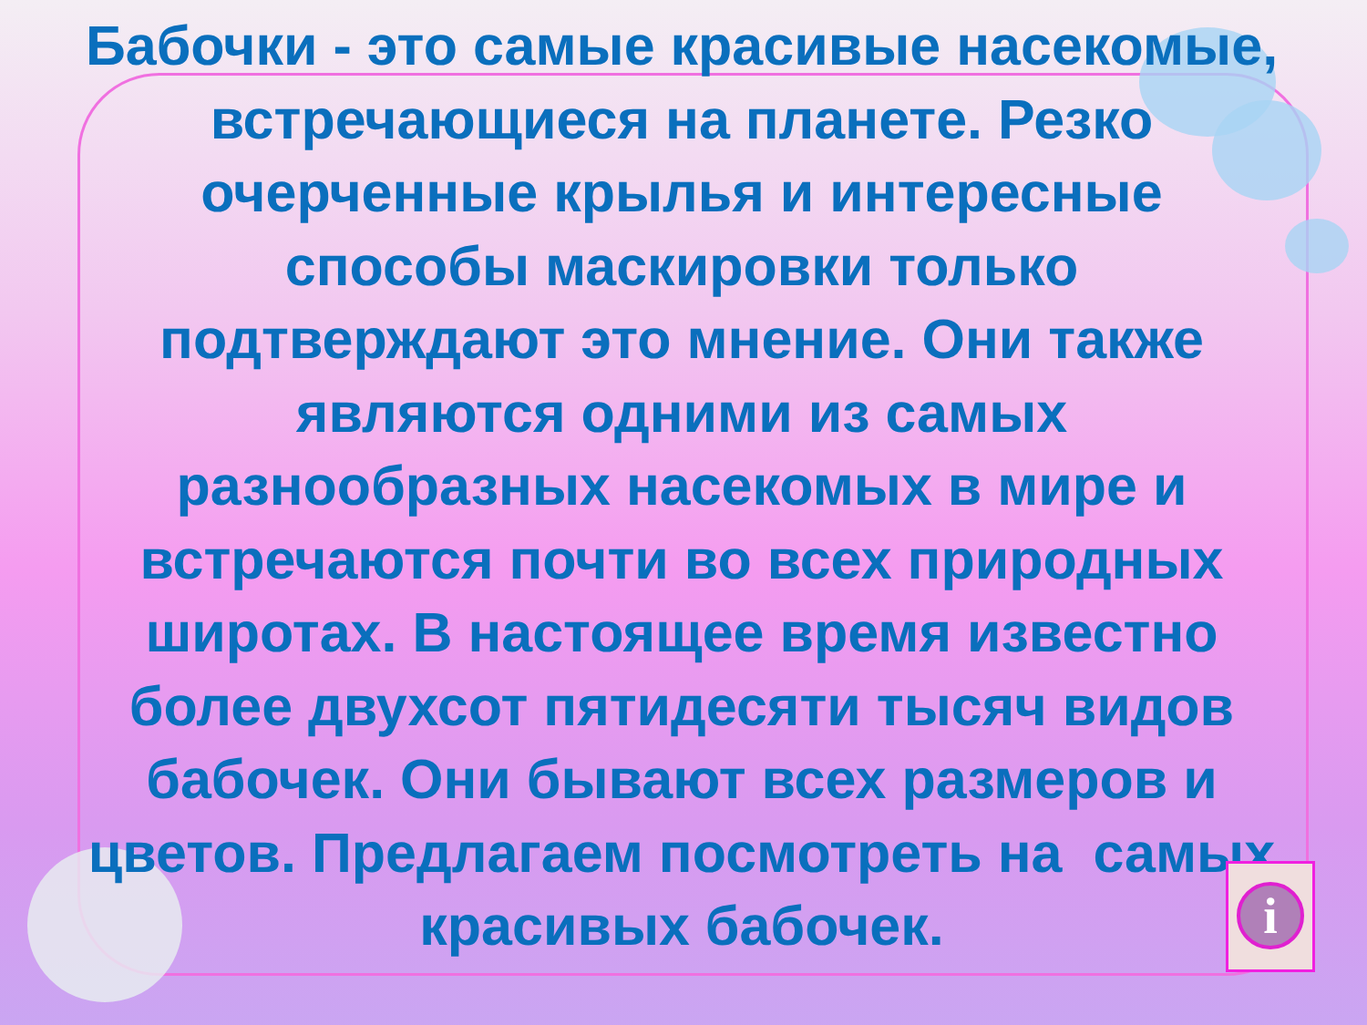Бабочки - это самые красивые насекомые, встречающиеся на планете. Резко очерченные крылья и интересные способы маскировки только подтверждают это мнение. Они также являются одними из самых разнообразных насекомых в мире и встречаются почти во всех природных широтах. В настоящее время известно более двухсот пятидесяти тысяч видов бабочек. Они бывают всех размеров и цветов. Предлагаем посмотреть на самых красивых бабочек.
i